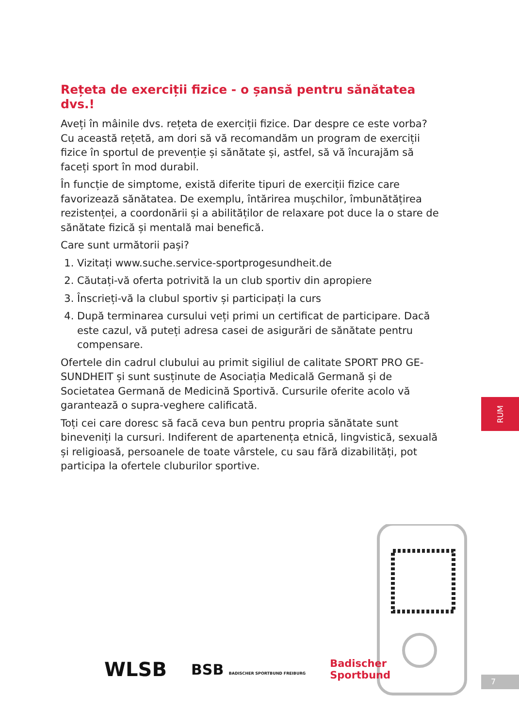Rețeta de exerciții fizice - o șansă pentru sănătatea dvs.!
Aveți în mâinile dvs. rețeta de exerciții fizice. Dar despre ce este vorba? Cu această rețetă, am dori să vă recomandăm un program de exerciții fizice în sportul de prevenție și sănătate și, astfel, să vă încurajăm să faceți sport în mod durabil.
În funcție de simptome, există diferite tipuri de exerciții fizice care favorizează sănătatea. De exemplu, întărirea mușchilor, îmbunătățirea rezistenței, a coordonării și a abilităților de relaxare pot duce la o stare de sănătate fizică și mentală mai benefică.
Care sunt următorii pași?
1. Vizitați www.suche.service-sportprogesundheit.de
2. Căutați-vă oferta potrivită la un club sportiv din apropiere
3. Înscrieți-vă la clubul sportiv și participați la curs
4. După terminarea cursului veți primi un certificat de participare. Dacă este cazul, vă puteți adresa casei de asigurări de sănătate pentru compensare.
Ofertele din cadrul clubului au primit sigiliul de calitate SPORT PRO GE-SUNDHEIT și sunt susținute de Asociația Medicală Germană și de Societatea Germană de Medicină Sportivă. Cursurile oferite acolo vă garantează o supra-veghere calificată.
Toți cei care doresc să facă ceva bun pentru propria sănătate sunt bineveniți la cursuri. Indiferent de apartenența etnică, lingvistică, sexuală și religioasă, persoanele de toate vârstele, cu sau fără dizabilități, pot participa la ofertele cluburilor sportive.
RUM
WLSB BSB BADISCHER SPORTBUND FREIBURG Badischer
Sportbund
7